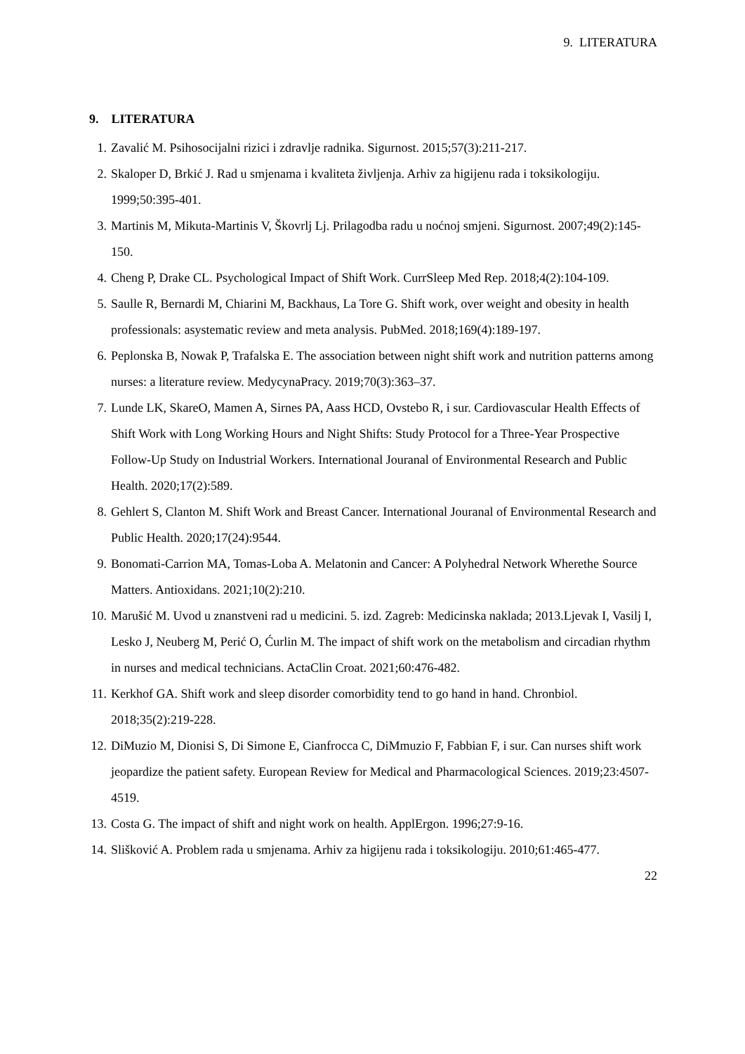9. LITERATURA
9. LITERATURA
1. Zavalić M. Psihosocijalni rizici i zdravlje radnika. Sigurnost. 2015;57(3):211-217.
2. Skaloper D, Brkić J. Rad u smjenama i kvaliteta življenja. Arhiv za higijenu rada i toksikologiju. 1999;50:395-401.
3. Martinis M, Mikuta-Martinis V, Škovrlj Lj. Prilagodba radu u noćnoj smjeni. Sigurnost. 2007;49(2):145-150.
4. Cheng P, Drake CL. Psychological Impact of Shift Work. CurrSleep Med Rep. 2018;4(2):104-109.
5. Saulle R, Bernardi M, Chiarini M, Backhaus, La Tore G. Shift work, over weight and obesity in health professionals: asystematic review and meta analysis. PubMed. 2018;169(4):189-197.
6. Peplonska B, Nowak P, Trafalska E. The association between night shift work and nutrition patterns among nurses: a literature review. MedycynaPracy. 2019;70(3):363–37.
7. Lunde LK, SkareO, Mamen A, Sirnes PA, Aass HCD, Ovstebo R, i sur. Cardiovascular Health Effects of Shift Work with Long Working Hours and Night Shifts: Study Protocol for a Three-Year Prospective Follow-Up Study on Industrial Workers. International Jouranal of Environmental Research and Public Health. 2020;17(2):589.
8. Gehlert S, Clanton M. Shift Work and Breast Cancer. International Jouranal of Environmental Research and Public Health. 2020;17(24):9544.
9. Bonomati-Carrion MA, Tomas-Loba A. Melatonin and Cancer: A Polyhedral Network Wherethe Source Matters. Antioxidans. 2021;10(2):210.
10. Marušić M. Uvod u znanstveni rad u medicini. 5. izd. Zagreb: Medicinska naklada; 2013.Ljevak I, Vasilj I, Lesko J, Neuberg M, Perić O, Ćurlin M. The impact of shift work on the metabolism and circadian rhythm in nurses and medical technicians. ActaClin Croat. 2021;60:476-482.
11. Kerkhof GA. Shift work and sleep disorder comorbidity tend to go hand in hand. Chronbiol. 2018;35(2):219-228.
12. DiMuzio M, Dionisi S, Di Simone E, Cianfrocca C, DiMmuzio F, Fabbian F, i sur. Can nurses shift work jeopardize the patient safety. European Review for Medical and Pharmacological Sciences. 2019;23:4507-4519.
13. Costa G. The impact of shift and night work on health. ApplErgon. 1996;27:9-16.
14. Slišković A. Problem rada u smjenama. Arhiv za higijenu rada i toksikologiju. 2010;61:465-477.
22